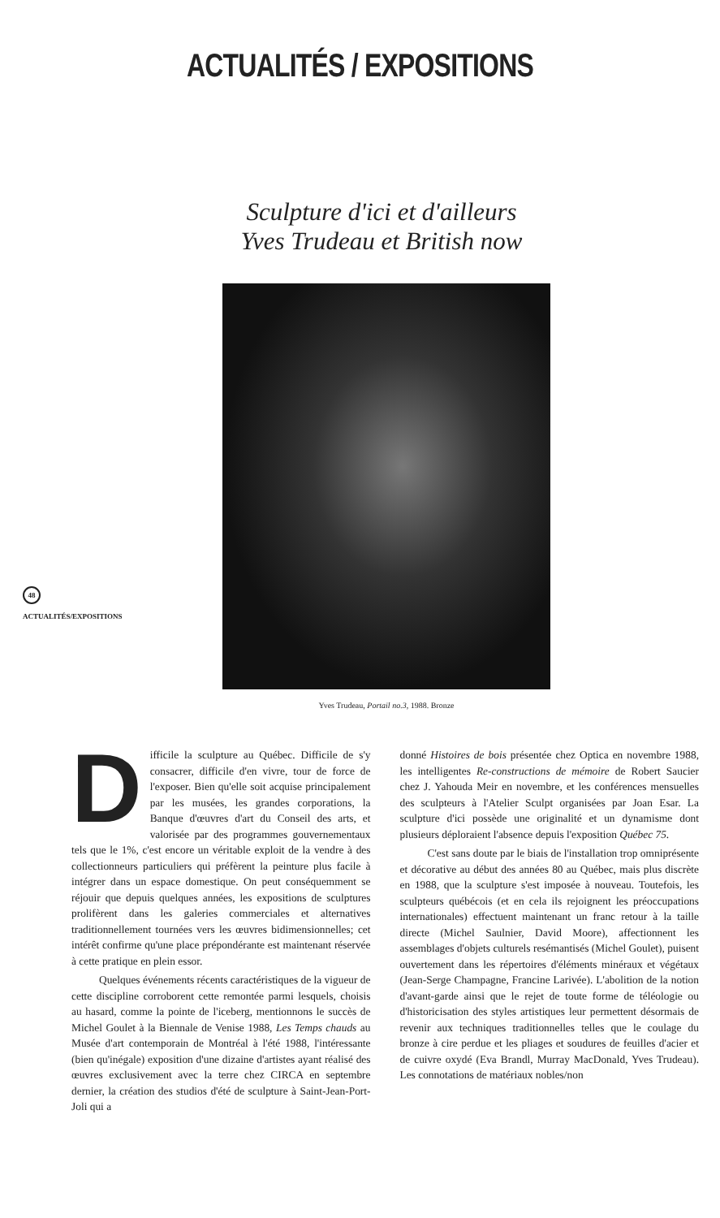ACTUALITÉS / EXPOSITIONS
Sculpture d'ici et d'ailleurs
Yves Trudeau et British now
48
ACTUALITÉS/EXPOSITIONS
Yves Trudeau, Portail no.3, 1988. Bronze
Difficile la sculpture au Québec. Difficile de s'y consacrer, difficile d'en vivre, tour de force de l'exposer. Bien qu'elle soit acquise principalement par les musées, les grandes corporations, la Banque d'œuvres d'art du Conseil des arts, et valorisée par des programmes gouvernementaux tels que le 1%, c'est encore un véritable exploit de la vendre à des collectionneurs particuliers qui préfèrent la peinture plus facile à intégrer dans un espace domestique. On peut conséquemment se réjouir que depuis quelques années, les expositions de sculptures prolifèrent dans les galeries commerciales et alternatives traditionnellement tournées vers les œuvres bidimensionnelles; cet intérêt confirme qu'une place prépondérante est maintenant réservée à cette pratique en plein essor.
Quelques événements récents caractéristiques de la vigueur de cette discipline corroborent cette remontée parmi lesquels, choisis au hasard, comme la pointe de l'iceberg, mentionnons le succès de Michel Goulet à la Biennale de Venise 1988, Les Temps chauds au Musée d'art contemporain de Montréal à l'été 1988, l'intéressante (bien qu'inégale) exposition d'une dizaine d'artistes ayant réalisé des œuvres exclusivement avec la terre chez CIRCA en septembre dernier, la création des studios d'été de sculpture à Saint-Jean-Port-Joli qui a
donné Histoires de bois présentée chez Optica en novembre 1988, les intelligentes Re-constructions de mémoire de Robert Saucier chez J. Yahouda Meir en novembre, et les conférences mensuelles des sculpteurs à l'Atelier Sculpt organisées par Joan Esar. La sculpture d'ici possède une originalité et un dynamisme dont plusieurs déploraient l'absence depuis l'exposition Québec 75.
C'est sans doute par le biais de l'installation trop omniprésente et décorative au début des années 80 au Québec, mais plus discrète en 1988, que la sculpture s'est imposée à nouveau. Toutefois, les sculpteurs québécois (et en cela ils rejoignent les préoccupations internationales) effectuent maintenant un franc retour à la taille directe (Michel Saulnier, David Moore), affectionnent les assemblages d'objets culturels resémantisés (Michel Goulet), puisent ouvertement dans les répertoires d'éléments minéraux et végétaux (Jean-Serge Champagne, Francine Larivée). L'abolition de la notion d'avant-garde ainsi que le rejet de toute forme de téléologie ou d'historicisation des styles artistiques leur permettent désormais de revenir aux techniques traditionnelles telles que le coulage du bronze à cire perdue et les pliages et soudures de feuilles d'acier et de cuivre oxydé (Eva Brandl, Murray MacDonald, Yves Trudeau). Les connotations de matériaux nobles/non